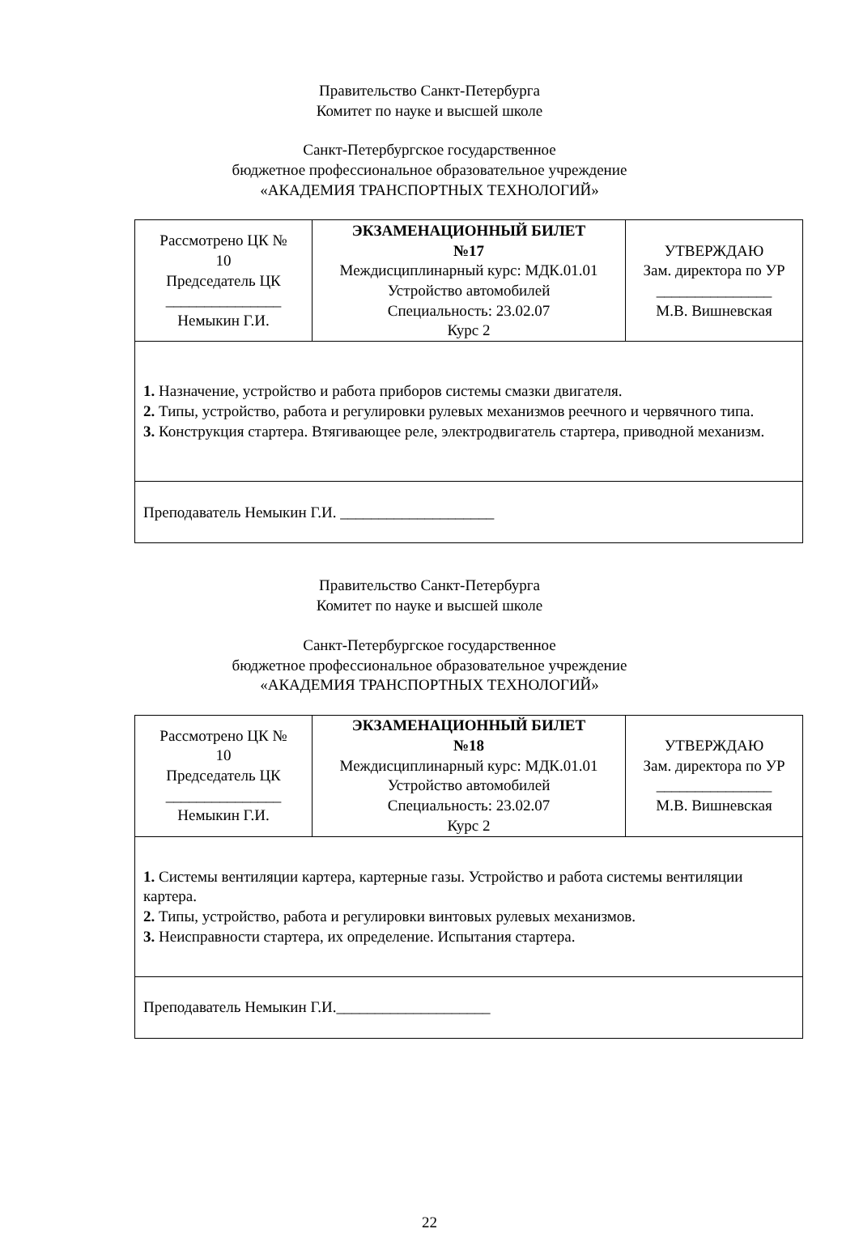Правительство Санкт-Петербурга
Комитет по науке и высшей школе
Санкт-Петербургское государственное
бюджетное профессиональное образовательное учреждение
«АКАДЕМИЯ ТРАНСПОРТНЫХ ТЕХНОЛОГИЙ»
| Рассмотрено ЦК № 10 Председатель ЦК _______________ Немыкин Г.И. | ЭКЗАМЕНАЦИОННЫЙ БИЛЕТ №17 Междисциплинарный курс: МДК.01.01 Устройство автомобилей Специальность: 23.02.07 Курс 2 | УТВЕРЖДАЮ Зам. директора по УР _______________ М.В. Вишневская |
| 1. Назначение, устройство и работа приборов системы смазки двигателя. 2. Типы, устройство, работа и регулировки рулевых механизмов реечного и червячного типа. 3. Конструкция стартера. Втягивающее реле, электродвигатель стартера, приводной механизм. | | |
| Преподаватель Немыкин Г.И. ____________________ | | |
Правительство Санкт-Петербурга
Комитет по науке и высшей школе
Санкт-Петербургское государственное
бюджетное профессиональное образовательное учреждение
«АКАДЕМИЯ ТРАНСПОРТНЫХ ТЕХНОЛОГИЙ»
| Рассмотрено ЦК № 10 Председатель ЦК _______________ Немыкин Г.И. | ЭКЗАМЕНАЦИОННЫЙ БИЛЕТ №18 Междисциплинарный курс: МДК.01.01 Устройство автомобилей Специальность: 23.02.07 Курс 2 | УТВЕРЖДАЮ Зам. директора по УР _______________ М.В. Вишневская |
| 1. Системы вентиляции картера, картерные газы. Устройство и работа системы вентиляции картера. 2. Типы, устройство, работа и регулировки винтовых рулевых механизмов. 3. Неисправности стартера, их определение. Испытания стартера. | | |
| Преподаватель Немыкин Г.И.____________________ | | |
22